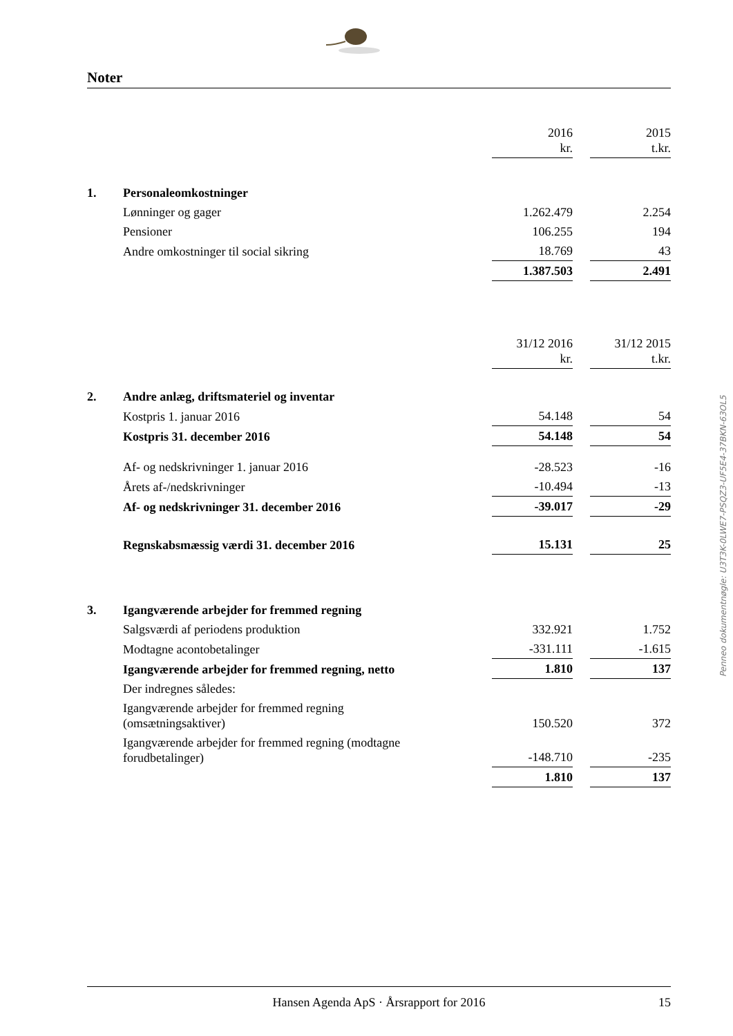Noter
| | | 2016 kr. | | 2015 t.kr. |
| 1. | Personaleomkostninger | | | |
| | Lønninger og gager | 1.262.479 | | 2.254 |
| | Pensioner | 106.255 | | 194 |
| | Andre omkostninger til social sikring | 18.769 | | 43 |
| | | 1.387.503 | | 2.491 |
| | | 31/12 2016 kr. | | 31/12 2015 t.kr. |
| 2. | Andre anlæg, driftsmateriel og inventar | | | |
| | Kostpris 1. januar 2016 | 54.148 | | 54 |
| | Kostpris 31. december 2016 | 54.148 | | 54 |
| | Af- og nedskrivninger 1. januar 2016 | -28.523 | | -16 |
| | Årets af-/nedskrivninger | -10.494 | | -13 |
| | Af- og nedskrivninger 31. december 2016 | -39.017 | | -29 |
| | Regnskabsmæssig værdi 31. december 2016 | 15.131 | | 25 |
| 3. | Igangværende arbejder for fremmed regning | | | |
| | Salgsværdi af periodens produktion | 332.921 | | 1.752 |
| | Modtagne acontobetalinger | -331.111 | | -1.615 |
| | Igangværende arbejder for fremmed regning, netto | 1.810 | | 137 |
| | Der indregnes således: | | | |
| | Igangværende arbejder for fremmed regning (omsætningsaktiver) | 150.520 | | 372 |
| | Igangværende arbejder for fremmed regning (modtagne forudbetalinger) | -148.710 | | -235 |
| | | 1.810 | | 137 |
Penneo dokumentnøgle: U3T3K-0LWE7-PSQZ3-UF5E4-37BKN-63OL5
Hansen Agenda ApS · Årsrapport for 2016 15